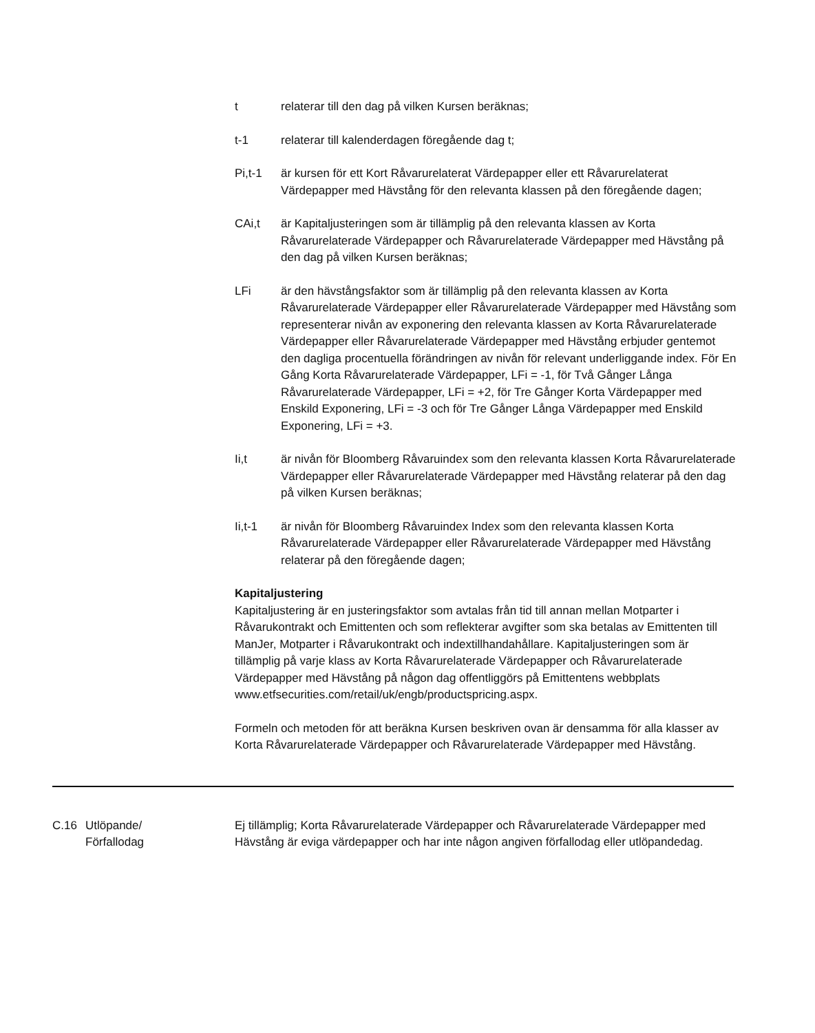t relaterar till den dag på vilken Kursen beräknas;
t-1 relaterar till kalenderdagen föregående dag t;
Pi,t-1 är kursen för ett Kort Råvarurelaterat Värdepapper eller ett Råvarurelaterat Värdepapper med Hävstång för den relevanta klassen på den föregående dagen;
CAi,t är Kapitaljusteringen som är tillämplig på den relevanta klassen av Korta Råvarurelaterade Värdepapper och Råvarurelaterade Värdepapper med Hävstång på den dag på vilken Kursen beräknas;
LFi är den hävstångsfaktor som är tillämplig på den relevanta klassen av Korta Råvarurelaterade Värdepapper eller Råvarurelaterade Värdepapper med Hävstång som representerar nivån av exponering den relevanta klassen av Korta Råvarurelaterade Värdepapper eller Råvarurelaterade Värdepapper med Hävstång erbjuder gentemot den dagliga procentuella förändringen av nivån för relevant underliggande index. För En Gång Korta Råvarurelaterade Värdepapper, LFi = -1, för Två Gånger Långa Råvarurelaterade Värdepapper, LFi = +2, för Tre Gånger Korta Värdepapper med Enskild Exponering, LFi = -3 och för Tre Gånger Långa Värdepapper med Enskild Exponering, LFi = +3.
Ii,t är nivån för Bloomberg Råvaruindex som den relevanta klassen Korta Råvarurelaterade Värdepapper eller Råvarurelaterade Värdepapper med Hävstång relaterar på den dag på vilken Kursen beräknas;
Ii,t-1 är nivån för Bloomberg Råvaruindex Index som den relevanta klassen Korta Råvarurelaterade Värdepapper eller Råvarurelaterade Värdepapper med Hävstång relaterar på den föregående dagen;
Kapitaljustering
Kapitaljustering är en justeringsfaktor som avtalas från tid till annan mellan Motparter i Råvarukontrakt och Emittenten och som reflekterar avgifter som ska betalas av Emittenten till ManJer, Motparter i Råvarukontrakt och indextillhandahållare. Kapitaljusteringen som är tillämplig på varje klass av Korta Råvarurelaterade Värdepapper och Råvarurelaterade Värdepapper med Hävstång på någon dag offentliggörs på Emittentens webbplats www.etfsecurities.com/retail/uk/engb/productspricing.aspx.
Formeln och metoden för att beräkna Kursen beskriven ovan är densamma för alla klasser av Korta Råvarurelaterade Värdepapper och Råvarurelaterade Värdepapper med Hävstång.
C.16 Utlöpande/
Förfallodag
Ej tillämplig; Korta Råvarurelaterade Värdepapper och Råvarurelaterade Värdepapper med Hävstång är eviga värdepapper och har inte någon angiven förfallodag eller utlöpandedag.